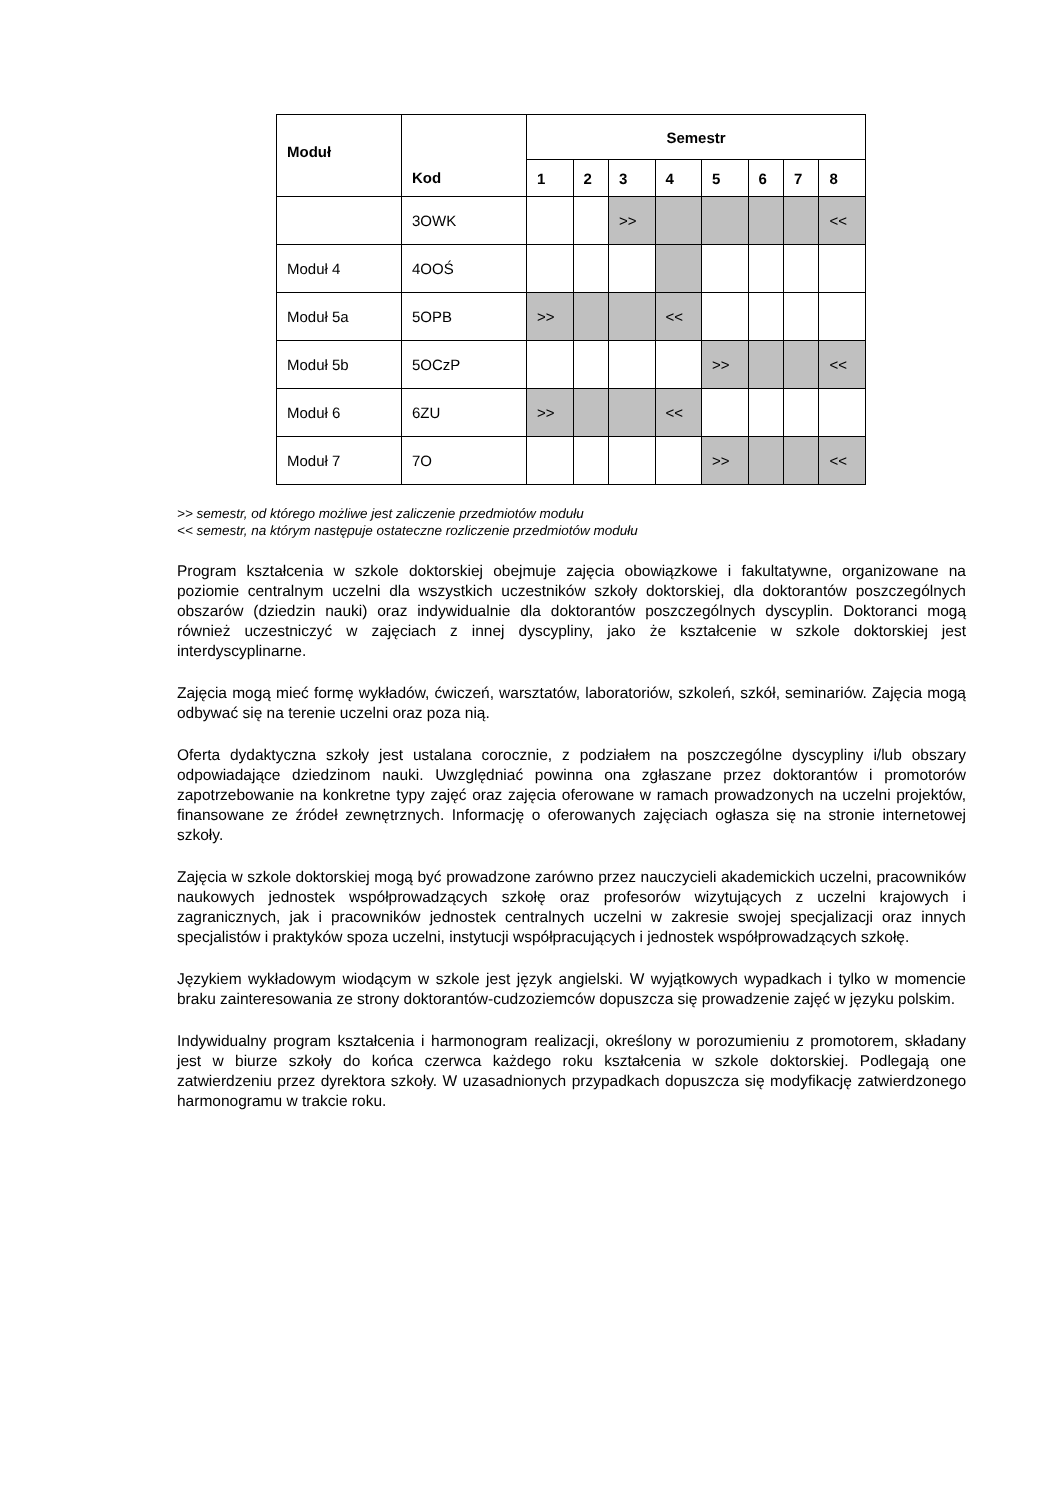| Moduł | Kod | Semestr | | | | | | | |
| --- | --- | --- | --- | --- | --- | --- | --- | --- | --- |
| | | 1 | 2 | 3 | 4 | 5 | 6 | 7 | 8 |
| | 3OWK | | | >> | | | | | << |
| Moduł 4 | 4OOŚ | | | | | | | | |
| Moduł 5a | 5OPB | >> | | | << | | | | |
| Moduł 5b | 5OCzP | | | | | >> | | | << |
| Moduł 6 | 6ZU | >> | | | << | | | | |
| Moduł 7 | 7O | | | | | >> | | | << |
>> semestr, od którego możliwe jest zaliczenie przedmiotów modułu
<< semestr, na którym następuje ostateczne rozliczenie przedmiotów modułu
Program kształcenia w szkole doktorskiej obejmuje zajęcia obowiązkowe i fakultatywne, organizowane na poziomie centralnym uczelni dla wszystkich uczestników szkoły doktorskiej, dla doktorantów poszczególnych obszarów (dziedzin nauki) oraz indywidualnie dla doktorantów poszczególnych dyscyplin. Doktoranci mogą również uczestniczyć w zajęciach z innej dyscypliny, jako że kształcenie w szkole doktorskiej jest interdyscyplinarne.
Zajęcia mogą mieć formę wykładów, ćwiczeń, warsztatów, laboratoriów, szkoleń, szkół, seminariów. Zajęcia mogą odbywać się na terenie uczelni oraz poza nią.
Oferta dydaktyczna szkoły jest ustalana corocznie, z podziałem na poszczególne dyscypliny i/lub obszary odpowiadające dziedzinom nauki. Uwzględniać powinna ona zgłaszane przez doktorantów i promotorów zapotrzebowanie na konkretne typy zajęć oraz zajęcia oferowane w ramach prowadzonych na uczelni projektów, finansowane ze źródeł zewnętrznych. Informację o oferowanych zajęciach ogłasza się na stronie internetowej szkoły.
Zajęcia w szkole doktorskiej mogą być prowadzone zarówno przez nauczycieli akademickich uczelni, pracowników naukowych jednostek współprowadzących szkołę oraz profesorów wizytujących z uczelni krajowych i zagranicznych, jak i pracowników jednostek centralnych uczelni w zakresie swojej specjalizacji oraz innych specjalistów i praktyków spoza uczelni, instytucji współpracujących i jednostek współprowadzących szkołę.
Językiem wykładowym wiodącym w szkole jest język angielski. W wyjątkowych wypadkach i tylko w momencie braku zainteresowania ze strony doktorantów-cudzoziemców dopuszcza się prowadzenie zajęć w języku polskim.
Indywidualny program kształcenia i harmonogram realizacji, określony w porozumieniu z promotorem, składany jest w biurze szkoły do końca czerwca każdego roku kształcenia w szkole doktorskiej. Podlegają one zatwierdzeniu przez dyrektora szkoły. W uzasadnionych przypadkach dopuszcza się modyfikację zatwierdzonego harmonogramu w trakcie roku.